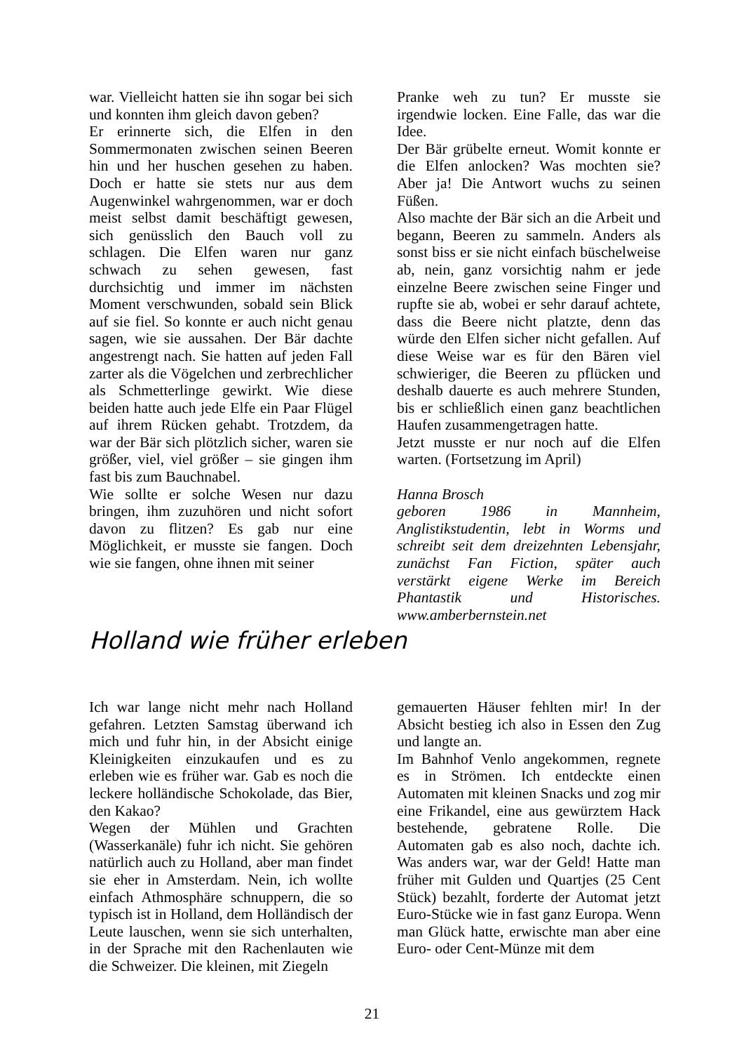war. Vielleicht hatten sie ihn sogar bei sich und konnten ihm gleich davon geben?
Er erinnerte sich, die Elfen in den Sommermonaten zwischen seinen Beeren hin und her huschen gesehen zu haben. Doch er hatte sie stets nur aus dem Augenwinkel wahrgenommen, war er doch meist selbst damit beschäftigt gewesen, sich genüsslich den Bauch voll zu schlagen. Die Elfen waren nur ganz schwach zu sehen gewesen, fast durchsichtig und immer im nächsten Moment verschwunden, sobald sein Blick auf sie fiel. So konnte er auch nicht genau sagen, wie sie aussahen. Der Bär dachte angestrengt nach. Sie hatten auf jeden Fall zarter als die Vögelchen und zerbrechlicher als Schmetterlinge gewirkt. Wie diese beiden hatte auch jede Elfe ein Paar Flügel auf ihrem Rücken gehabt. Trotzdem, da war der Bär sich plötzlich sicher, waren sie größer, viel, viel größer – sie gingen ihm fast bis zum Bauchnabel.
Wie sollte er solche Wesen nur dazu bringen, ihm zuzuhören und nicht sofort davon zu flitzen? Es gab nur eine Möglichkeit, er musste sie fangen. Doch wie sie fangen, ohne ihnen mit seiner
Pranke weh zu tun? Er musste sie irgendwie locken. Eine Falle, das war die Idee.
Der Bär grübelte erneut. Womit konnte er die Elfen anlocken? Was mochten sie? Aber ja! Die Antwort wuchs zu seinen Füßen.
Also machte der Bär sich an die Arbeit und begann, Beeren zu sammeln. Anders als sonst biss er sie nicht einfach büschelweise ab, nein, ganz vorsichtig nahm er jede einzelne Beere zwischen seine Finger und rupfte sie ab, wobei er sehr darauf achtete, dass die Beere nicht platzte, denn das würde den Elfen sicher nicht gefallen. Auf diese Weise war es für den Bären viel schwieriger, die Beeren zu pflücken und deshalb dauerte es auch mehrere Stunden, bis er schließlich einen ganz beachtlichen Haufen zusammengetragen hatte.
Jetzt musste er nur noch auf die Elfen warten. (Fortsetzung im April)
Hanna Brosch
geboren 1986 in Mannheim, Anglistikstudentin, lebt in Worms und schreibt seit dem dreizehnten Lebensjahr, zunächst Fan Fiction, später auch verstärkt eigene Werke im Bereich Phantastik und Historisches. www.amberbernstein.net
Holland wie früher erleben
Ich war lange nicht mehr nach Holland gefahren. Letzten Samstag überwand ich mich und fuhr hin, in der Absicht einige Kleinigkeiten einzukaufen und es zu erleben wie es früher war. Gab es noch die leckere holländische Schokolade, das Bier, den Kakao?
Wegen der Mühlen und Grachten (Wasserkanäle) fuhr ich nicht. Sie gehören natürlich auch zu Holland, aber man findet sie eher in Amsterdam. Nein, ich wollte einfach Athmosphäre schnuppern, die so typisch ist in Holland, dem Holländisch der Leute lauschen, wenn sie sich unterhalten, in der Sprache mit den Rachenlauten wie die Schweizer. Die kleinen, mit Ziegeln
gemauerten Häuser fehlten mir! In der Absicht bestieg ich also in Essen den Zug und langte an.
Im Bahnhof Venlo angekommen, regnete es in Strömen. Ich entdeckte einen Automaten mit kleinen Snacks und zog mir eine Frikandel, eine aus gewürztem Hack bestehende, gebratene Rolle. Die Automaten gab es also noch, dachte ich. Was anders war, war der Geld! Hatte man früher mit Gulden und Quartjes (25 Cent Stück) bezahlt, forderte der Automat jetzt Euro-Stücke wie in fast ganz Europa. Wenn man Glück hatte, erwischte man aber eine Euro- oder Cent-Münze mit dem
21